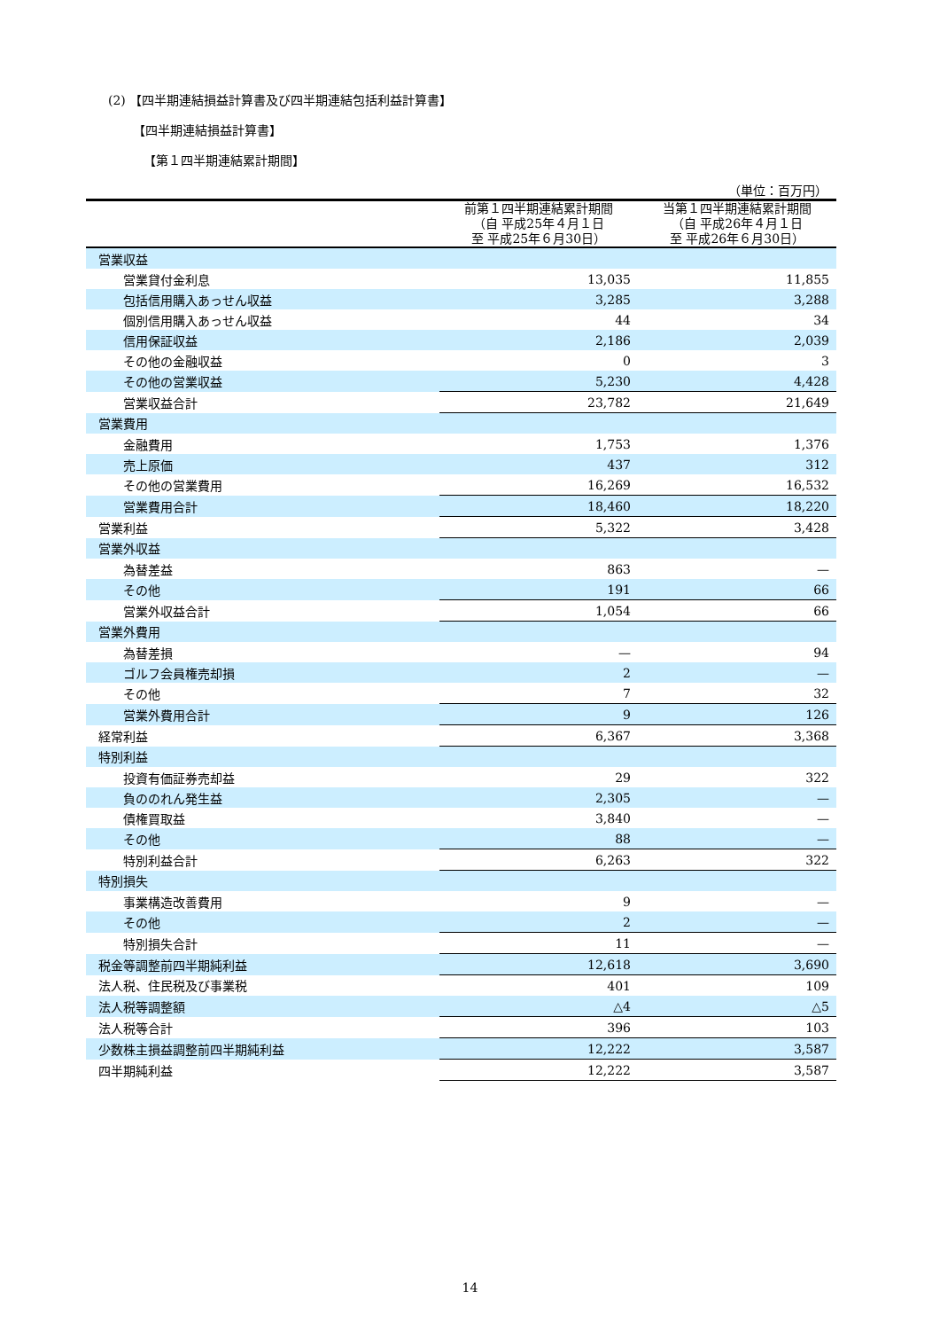(2) 【四半期連結損益計算書及び四半期連結包括利益計算書】
【四半期連結損益計算書】
【第１四半期連結累計期間】
（単位：百万円）
| | 前第１四半期連結累計期間 （自 平成25年４月１日 至 平成25年６月30日） | 当第１四半期連結累計期間 （自 平成26年４月１日 至 平成26年６月30日） |
| --- | --- | --- |
| 営業収益 | | |
| 営業貸付金利息 | 13,035 | 11,855 |
| 包括信用購入あっせん収益 | 3,285 | 3,288 |
| 個別信用購入あっせん収益 | 44 | 34 |
| 信用保証収益 | 2,186 | 2,039 |
| その他の金融収益 | 0 | 3 |
| その他の営業収益 | 5,230 | 4,428 |
| 営業収益合計 | 23,782 | 21,649 |
| 営業費用 | | |
| 金融費用 | 1,753 | 1,376 |
| 売上原価 | 437 | 312 |
| その他の営業費用 | 16,269 | 16,532 |
| 営業費用合計 | 18,460 | 18,220 |
| 営業利益 | 5,322 | 3,428 |
| 営業外収益 | | |
| 為替差益 | 863 | — |
| その他 | 191 | 66 |
| 営業外収益合計 | 1,054 | 66 |
| 営業外費用 | | |
| 為替差損 | — | 94 |
| ゴルフ会員権売却損 | 2 | — |
| その他 | 7 | 32 |
| 営業外費用合計 | 9 | 126 |
| 経常利益 | 6,367 | 3,368 |
| 特別利益 | | |
| 投資有価証券売却益 | 29 | 322 |
| 負ののれん発生益 | 2,305 | — |
| 債権買取益 | 3,840 | — |
| その他 | 88 | — |
| 特別利益合計 | 6,263 | 322 |
| 特別損失 | | |
| 事業構造改善費用 | 9 | — |
| その他 | 2 | — |
| 特別損失合計 | 11 | — |
| 税金等調整前四半期純利益 | 12,618 | 3,690 |
| 法人税、住民税及び事業税 | 401 | 109 |
| 法人税等調整額 | △4 | △5 |
| 法人税等合計 | 396 | 103 |
| 少数株主損益調整前四半期純利益 | 12,222 | 3,587 |
| 四半期純利益 | 12,222 | 3,587 |
14